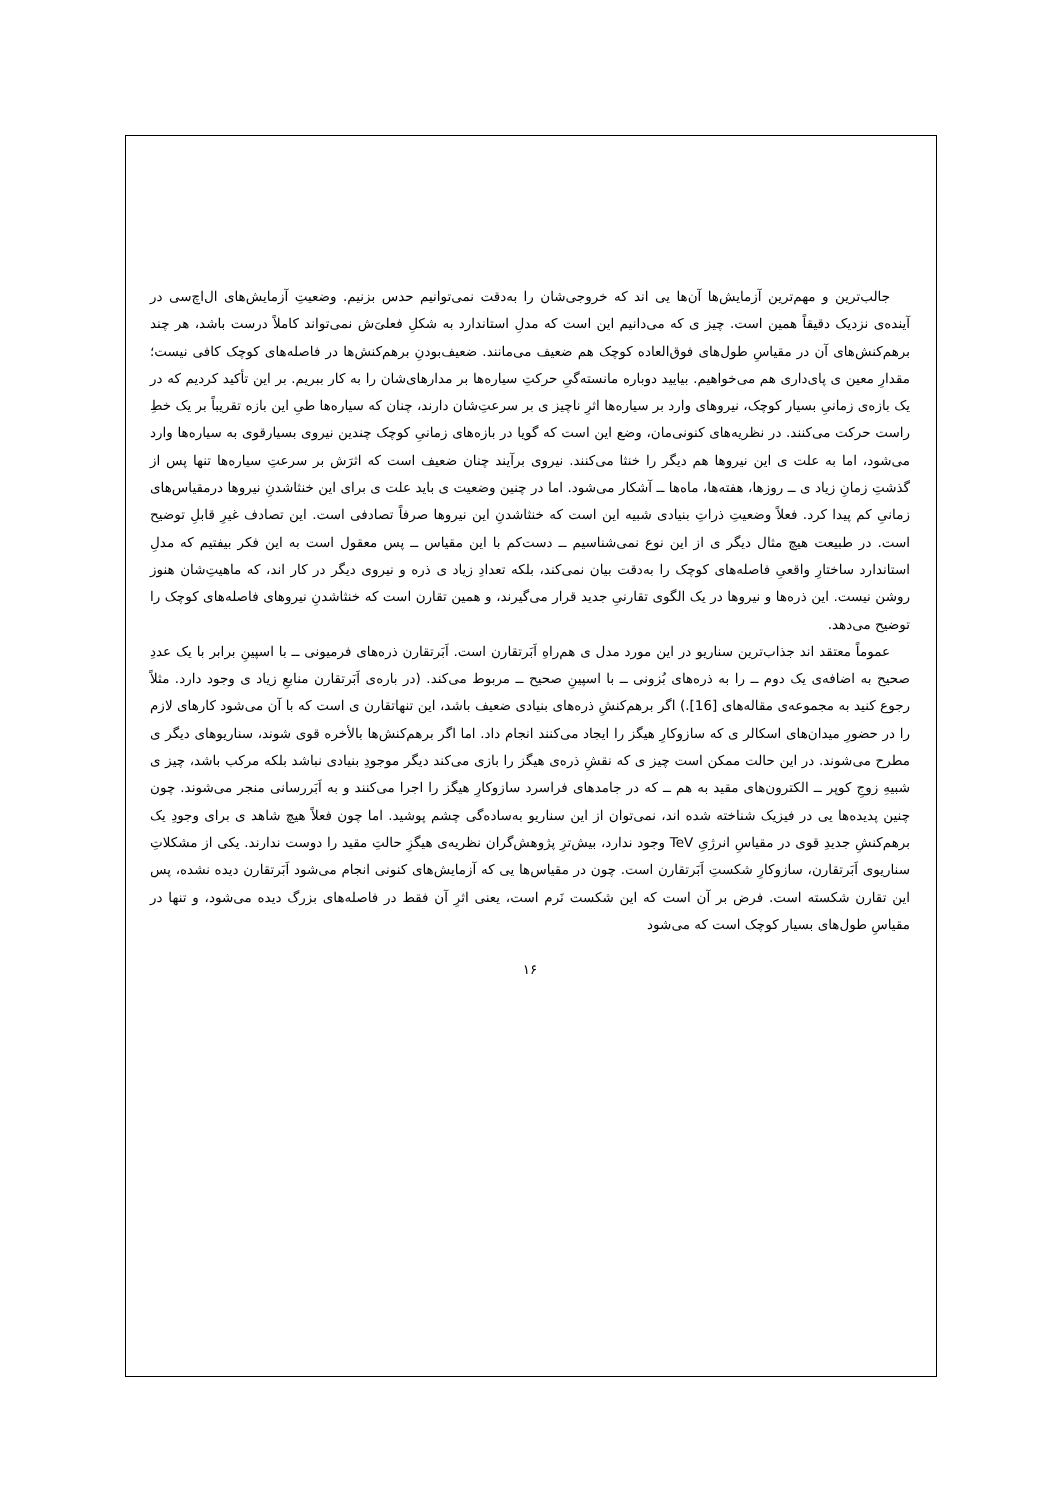جالب‌ترین و مهم‌ترین آزمایش‌ها آن‌ها یی اند که خروجی‌شان را به‌دقت نمی‌توانیم حدس بزنیم. وضعیتِ آزمایش‌های ال‌اچ‌سی در آینده‌ی نزدیک دقیقاً همین است. چیز ی که می‌دانیم این است که مدلِ استاندارد به شکلِ فعلی‌َش نمی‌تواند کاملاً درست باشد، هر چند برهم‌کنش‌های آن در مقیاسِ طول‌های فوق‌العاده کوچک هم ضعیف می‌مانند. ضعیف‌بودنِ برهم‌کنش‌ها در فاصله‌های کوچک کافی نیست؛ مقدارِ معین ی پای‌داری هم می‌خواهیم. بیایید دوباره مانسته‌گیِ حرکتِ سیاره‌ها بر مدارهای‌شان را به کار ببریم. بر این تأکید کردیم که در یک بازه‌ی زمانیِ بسیار کوچک، نیروهای وارد بر سیاره‌ها اثرِ ناچیز ی بر سرعتِ‌شان دارند، چنان که سیاره‌ها طیِ این بازه تقریباً بر یک خطِ راست حرکت می‌کنند. در نظریه‌های کنونی‌مان، وضع این است که گویا در بازه‌های زمانیِ کوچک چندین نیروی بسیارقوی به سیاره‌ها وارد می‌شود، اما به علت ی این نیروها هم دیگر را خنثا می‌کنند. نیروی برآیند چنان ضعیف است که اثرَش بر سرعتِ سیاره‌ها تنها پس از گذشتِ زمانِ زیاد ی ــ روزها، هفته‌ها، ماه‌ها ــ آشکار می‌شود. اما در چنین وضعیت ی باید علت ی برای این خنثاشدنِ نیروها درمقیاس‌های زمانیِ کم پیدا کرد. فعلاً وضعیتِ ذراتِ بنیادی شبیه این است که خنثاشدنِ این نیروها صرفاً تصادفی است. این تصادف غیرِ قابلِ توضیح است. در طبیعت هیچ مثال دیگر ی از این نوع نمی‌شناسیم ــ دست‌کم با این مقیاس ــ پس معقول است به این فکر بیفتیم که مدلِ استاندارد ساختارِ واقعیِ فاصله‌های کوچک را به‌دقت بیان نمی‌کند، بلکه تعدادِ زیاد ی ذره و نیروی دیگر در کار اند، که ماهیتِ‌شان هنوز روشن نیست. این ذره‌ها و نیروها در یک الگوی تقارنیِ جدید قرار می‌گیرند، و همین تقارن است که خنثاشدنِ نیروهای فاصله‌های کوچک را توضیح می‌دهد.
عموماً معتقد اند جذاب‌ترین سناریو در این مورد مدل ی هم‌راهِ اَبَرتقارن است. اَبَرتقارن ذره‌های فرمیونی ــ با اسپینِ برابر با یک عددِ صحیح به اضافه‌ی یک دوم ــ را به ذره‌های بُزونی ــ با اسپینِ صحیح ــ مربوط می‌کند. (در باره‌ی اَبَرتقارن منابعِ زیاد ی وجود دارد. مثلاً رجوع کنید به مجموعه‌ی مقاله‌های [16].) اگر برهم‌کنشِ ذره‌های بنیادی ضعیف باشد، این تنهاتقارن ی است که با آن می‌شود کارهای لازم را در حضورِ میدان‌های اسکالر ی که سازوکارِ هیگز را ایجاد می‌کنند انجام داد. اما اگر برهم‌کنش‌ها بالأخره قوی شوند، سناریوهای دیگر ی مطرح می‌شوند. در این حالت ممکن است چیز ی که نقشِ ذره‌ی هیگز را بازی می‌کند دیگر موجودِ بنیادی نباشد بلکه مرکب باشد، چیز ی شبیهِ زوجِ کوپر ــ الکترون‌های مقید به هم ــ که در جامدهای فراسرد سازوکارِ هیگز را اجرا می‌کنند و به اَبَررسانی منجر می‌شوند. چون چنین پدیده‌ها یی در فیزیک شناخته شده اند، نمی‌توان از این سناریو به‌ساده‌گی چشم پوشید. اما چون فعلاً هیچ شاهد ی برای وجودِ یک برهم‌کنشِ جدیدِ قوی در مقیاسِ انرژیِ TeV وجود ندارد، بیش‌ترِ پژوهش‌گران نظریه‌ی هیگزِ حالتِ مقید را دوست ندارند. یکی از مشکلاتِ سناریوی اَبَرتقارن، سازوکارِ شکستِ اَبَرتقارن است. چون در مقیاس‌ها یی که آزمایش‌های کنونی انجام می‌شود اَبَرتقارن دیده نشده، پس این تقارن شکسته است. فرض بر آن است که این شکست نَرم است، یعنی اثرِ آن فقط در فاصله‌های بزرگ دیده می‌شود، و تنها در مقیاسِ طول‌های بسیار کوچک است که می‌شود
۱۶